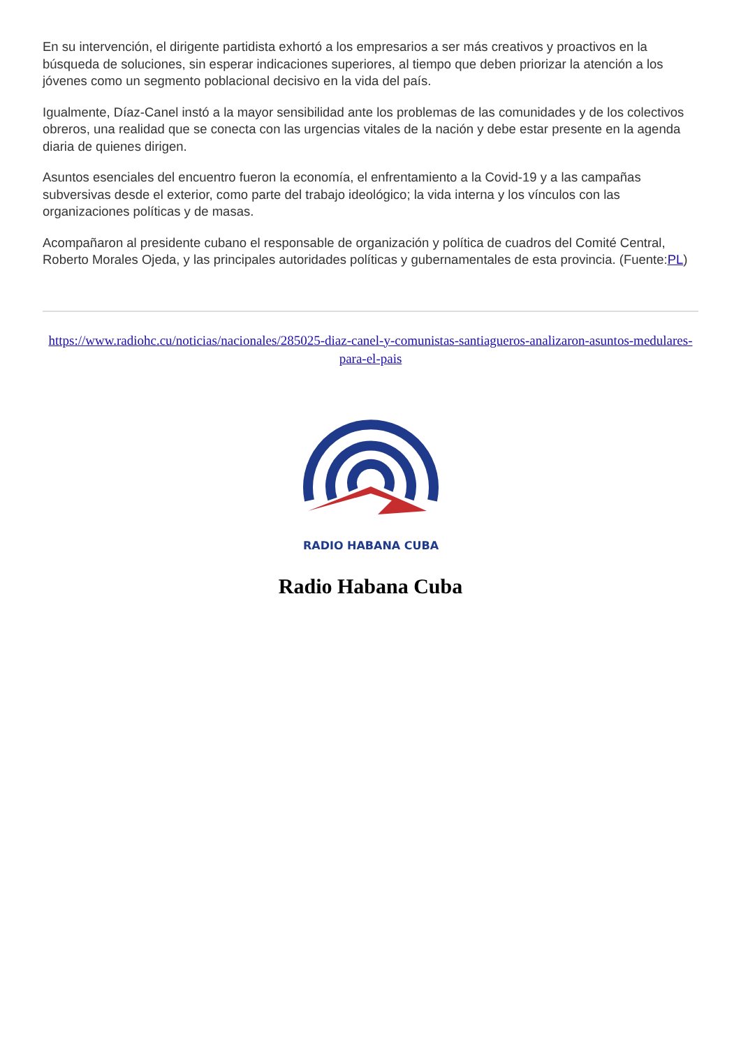En su intervención, el dirigente partidista exhortó a los empresarios a ser más creativos y proactivos en la búsqueda de soluciones, sin esperar indicaciones superiores, al tiempo que deben priorizar la atención a los jóvenes como un segmento poblacional decisivo en la vida del país.
Igualmente, Díaz-Canel instó a la mayor sensibilidad ante los problemas de las comunidades y de los colectivos obreros, una realidad que se conecta con las urgencias vitales de la nación y debe estar presente en la agenda diaria de quienes dirigen.
Asuntos esenciales del encuentro fueron la economía, el enfrentamiento a la Covid-19 y a las campañas subversivas desde el exterior, como parte del trabajo ideológico; la vida interna y los vínculos con las organizaciones políticas y de masas.
Acompañaron al presidente cubano el responsable de organización y política de cuadros del Comité Central, Roberto Morales Ojeda, y las principales autoridades políticas y gubernamentales de esta provincia. (Fuente:PL)
https://www.radiohc.cu/noticias/nacionales/285025-diaz-canel-y-comunistas-santiagueros-analizaron-asuntos-medulares-para-el-pais
RADIO HABANA CUBA
Radio Habana Cuba